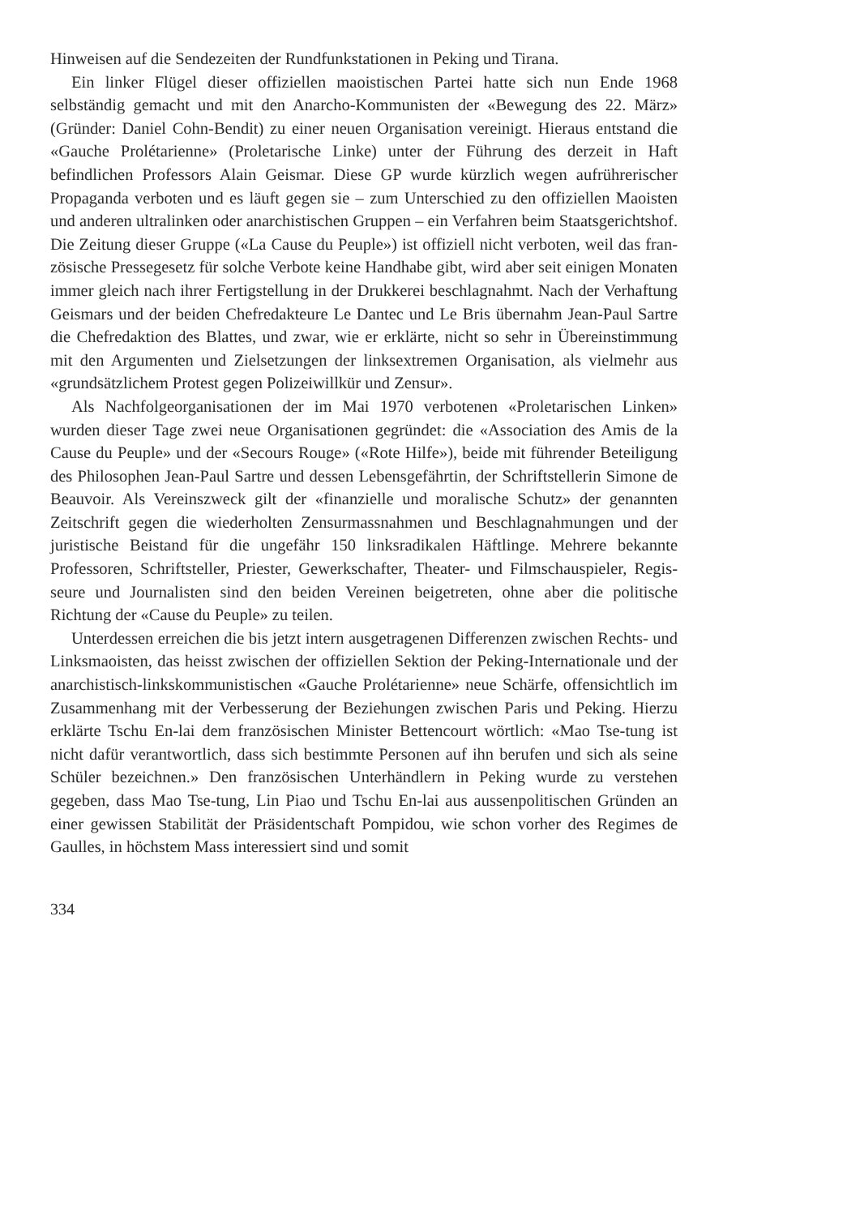Hinweisen auf die Sendezeiten der Rundfunkstationen in Peking und Tirana.
Ein linker Flügel dieser offiziellen maoistischen Partei hatte sich nun Ende 1968 selbständig gemacht und mit den Anarcho-Kommunisten der «Bewegung des 22. März» (Gründer: Daniel Cohn-Bendit) zu einer neuen Organisation vereinigt. Hieraus entstand die «Gauche Prolétarienne» (Proletarische Linke) unter der Führung des derzeit in Haft befindlichen Professors Alain Geismar. Diese GP wurde kürzlich wegen aufrühreri­scher Propaganda verboten und es läuft gegen sie – zum Unterschied zu den offiziellen Maoisten und anderen ultralinken oder anarchistischen Gruppen – ein Verfahren beim Staatsgerichtshof. Die Zeitung dieser Gruppe («La Cause du Peuple») ist offiziell nicht verboten, weil das fran­zösische Pressegesetz für solche Verbote keine Handhabe gibt, wird aber seit einigen Monaten immer gleich nach ihrer Fertigstellung in der Druk­kerei beschlagnahmt. Nach der Verhaftung Geismars und der beiden Chef­redakteure Le Dantec und Le Bris übernahm Jean-Paul Sartre die Chef­redaktion des Blattes, und zwar, wie er erklärte, nicht so sehr in Über­einstimmung mit den Argumenten und Zielsetzungen der linksextremen Organisation, als vielmehr aus «grundsätzlichem Protest gegen Polizei­willkür und Zensur».
Als Nachfolgeorganisationen der im Mai 1970 verbotenen «Proletari­schen Linken» wurden dieser Tage zwei neue Organisationen gegründet: die «Association des Amis de la Cause du Peuple» und der «Secours Rouge» («Rote Hilfe»), beide mit führender Beteiligung des Philosophen Jean-Paul Sartre und dessen Lebensgefährtin, der Schriftstellerin Simone de Beauvoir. Als Vereinszweck gilt der «finanzielle und moralische Schutz» der genannten Zeitschrift gegen die wiederholten Zensurmassnah­men und Beschlagnahmungen und der juristische Beistand für die unge­fähr 150 linksradikalen Häftlinge. Mehrere bekannte Professoren, Schrift­steller, Priester, Gewerkschafter, Theater- und Filmschauspieler, Regis­seure und Journalisten sind den beiden Vereinen beigetreten, ohne aber die politische Richtung der «Cause du Peuple» zu teilen.
Unterdessen erreichen die bis jetzt intern ausgetragenen Differenzen zwischen Rechts- und Linksmaoisten, das heisst zwischen der offiziellen Sektion der Peking-Internationale und der anarchistisch-linkskommunisti­schen «Gauche Prolétarienne» neue Schärfe, offensichtlich im Zusammen­hang mit der Verbesserung der Beziehungen zwischen Paris und Peking. Hierzu erklärte Tschu En-lai dem französischen Minister Bettencourt wört­lich: «Mao Tse-tung ist nicht dafür verantwortlich, dass sich bestimmte Personen auf ihn berufen und sich als seine Schüler bezeichnen.» Den französischen Unterhändlern in Peking wurde zu verstehen gegeben, dass Mao Tse-tung, Lin Piao und Tschu En-lai aus aussenpolitischen Gründen an einer gewissen Stabilität der Präsidentschaft Pompidou, wie schon vor­her des Regimes de Gaulles, in höchstem Mass interessiert sind und somit
334